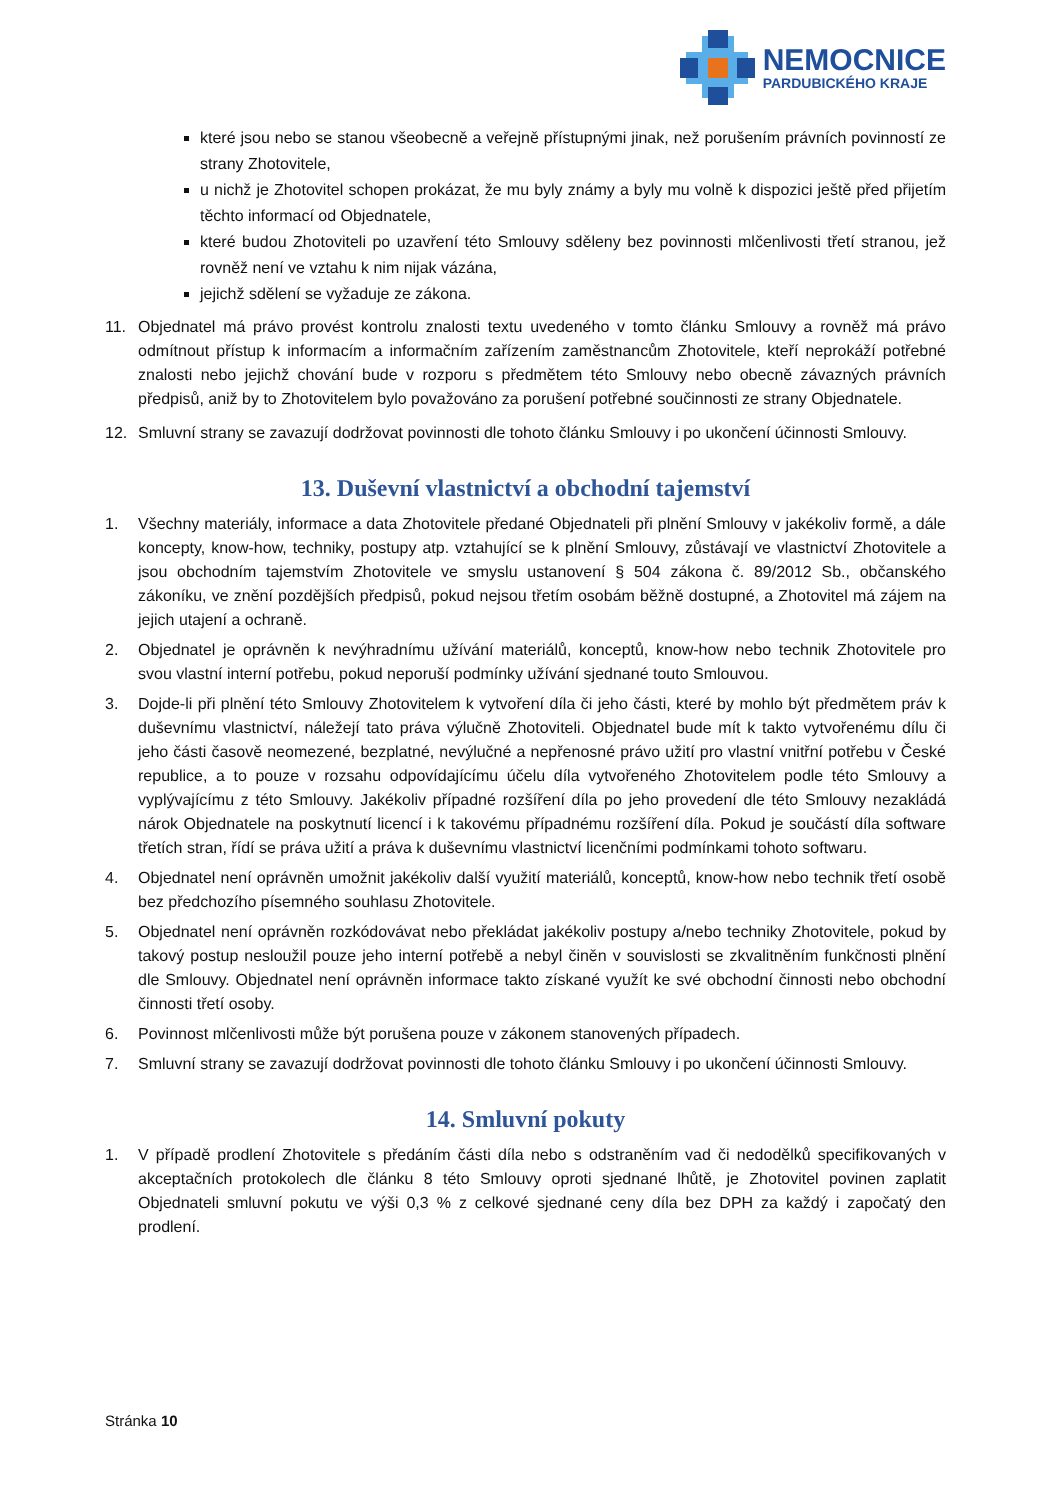NEMOCNICE
PARDUBICKÉHO KRAJE
které jsou nebo se stanou všeobecně a veřejně přístupnými jinak, než porušením právních povinností ze strany Zhotovitele,
u nichž je Zhotovitel schopen prokázat, že mu byly známy a byly mu volně k dispozici ještě před přijetím těchto informací od Objednatele,
které budou Zhotoviteli po uzavření této Smlouvy sděleny bez povinnosti mlčenlivosti třetí stranou, jež rovněž není ve vztahu k nim nijak vázána,
jejichž sdělení se vyžaduje ze zákona.
11. Objednatel má právo provést kontrolu znalosti textu uvedeného v tomto článku Smlouvy a rovněž má právo odmítnout přístup k informacím a informačním zařízením zaměstnancům Zhotovitele, kteří neprokáží potřebné znalosti nebo jejichž chování bude v rozporu s předmětem této Smlouvy nebo obecně závazných právních předpisů, aniž by to Zhotovitelem bylo považováno za porušení potřebné součinnosti ze strany Objednatele.
12. Smluvní strany se zavazují dodržovat povinnosti dle tohoto článku Smlouvy i po ukončení účinnosti Smlouvy.
13. Duševní vlastnictví a obchodní tajemství
1. Všechny materiály, informace a data Zhotovitele předané Objednateli při plnění Smlouvy v jakékoliv formě, a dále koncepty, know-how, techniky, postupy atp. vztahující se k plnění Smlouvy, zůstávají ve vlastnictví Zhotovitele a jsou obchodním tajemstvím Zhotovitele ve smyslu ustanovení § 504 zákona č. 89/2012 Sb., občanského zákoníku, ve znění pozdějších předpisů, pokud nejsou třetím osobám běžně dostupné, a Zhotovitel má zájem na jejich utajení a ochraně.
2. Objednatel je oprávněn k nevýhradnímu užívání materiálů, konceptů, know-how nebo technik Zhotovitele pro svou vlastní interní potřebu, pokud neporuší podmínky užívání sjednané touto Smlouvou.
3. Dojde-li při plnění této Smlouvy Zhotovitelem k vytvoření díla či jeho části, které by mohlo být předmětem práv k duševnímu vlastnictví, náležejí tato práva výlučně Zhotoviteli. Objednatel bude mít k takto vytvořenému dílu či jeho části časově neomezené, bezplatné, nevýlučné a nepřenosné právo užití pro vlastní vnitřní potřebu v České republice, a to pouze v rozsahu odpovídajícímu účelu díla vytvořeného Zhotovitelem podle této Smlouvy a vyplývajícímu z této Smlouvy. Jakékoliv případné rozšíření díla po jeho provedení dle této Smlouvy nezakládá nárok Objednatele na poskytnutí licencí i k takovému případnému rozšíření díla. Pokud je součástí díla software třetích stran, řídí se práva užití a práva k duševnímu vlastnictví licenčními podmínkami tohoto softwaru.
4. Objednatel není oprávněn umožnit jakékoliv další využití materiálů, konceptů, know-how nebo technik třetí osobě bez předchozího písemného souhlasu Zhotovitele.
5. Objednatel není oprávněn rozkódovávat nebo překládat jakékoliv postupy a/nebo techniky Zhotovitele, pokud by takový postup nesloužil pouze jeho interní potřebě a nebyl činěn v souvislosti se zkvalitněním funkčnosti plnění dle Smlouvy. Objednatel není oprávněn informace takto získané využít ke své obchodní činnosti nebo obchodní činnosti třetí osoby.
6. Povinnost mlčenlivosti může být porušena pouze v zákonem stanovených případech.
7. Smluvní strany se zavazují dodržovat povinnosti dle tohoto článku Smlouvy i po ukončení účinnosti Smlouvy.
14. Smluvní pokuty
1. V případě prodlení Zhotovitele s předáním části díla nebo s odstraněním vad či nedodělků specifikovaných v akceptačních protokolech dle článku 8 této Smlouvy oproti sjednané lhůtě, je Zhotovitel povinen zaplatit Objednateli smluvní pokutu ve výši 0,3 % z celkové sjednané ceny díla bez DPH za každý i započatý den prodlení.
Stránka 10